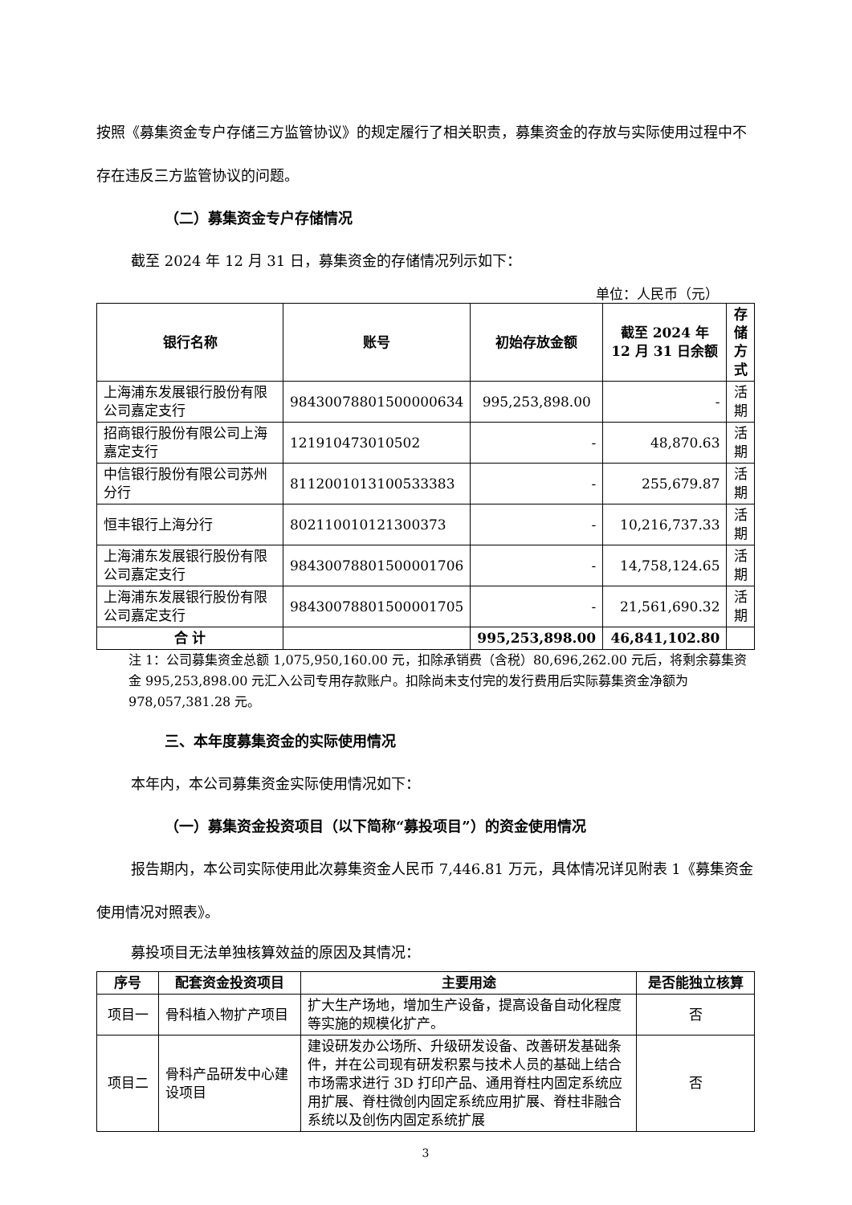按照《募集资金专户存储三方监管协议》的规定履行了相关职责，募集资金的存放与实际使用过程中不存在违反三方监管协议的问题。
（二）募集资金专户存储情况
截至 2024 年 12 月 31 日，募集资金的存储情况列示如下：
单位：人民币（元）
| 银行名称 | 账号 | 初始存放金额 | 截至 2024 年 12 月 31 日余额 | 存储方式 |
| --- | --- | --- | --- | --- |
| 上海浦东发展银行股份有限公司嘉定支行 | 98430078801500000634 | 995,253,898.00 | - | 活期 |
| 招商银行股份有限公司上海嘉定支行 | 121910473010502 | - | 48,870.63 | 活期 |
| 中信银行股份有限公司苏州分行 | 8112001013100533383 | - | 255,679.87 | 活期 |
| 恒丰银行上海分行 | 802110010121300373 | - | 10,216,737.33 | 活期 |
| 上海浦东发展银行股份有限公司嘉定支行 | 98430078801500001706 | - | 14,758,124.65 | 活期 |
| 上海浦东发展银行股份有限公司嘉定支行 | 98430078801500001705 | - | 21,561,690.32 | 活期 |
| 合 计 | | 995,253,898.00 | 46,841,102.80 | |
注 1：公司募集资金总额 1,075,950,160.00 元，扣除承销费（含税）80,696,262.00 元后，将剩余募集资金 995,253,898.00 元汇入公司专用存款账户。扣除尚未支付完的发行费用后实际募集资金净额为 978,057,381.28 元。
三、本年度募集资金的实际使用情况
本年内，本公司募集资金实际使用情况如下：
（一）募集资金投资项目（以下简称“募投项目”）的资金使用情况
报告期内，本公司实际使用此次募集资金人民币 7,446.81 万元，具体情况详见附表 1《募集资金使用情况对照表》。
募投项目无法单独核算效益的原因及其情况：
| 序号 | 配套资金投资项目 | 主要用途 | 是否能独立核算 |
| --- | --- | --- | --- |
| 项目一 | 骨科植入物扩产项目 | 扩大生产场地，增加生产设备，提高设备自动化程度等实施的规模化扩产。 | 否 |
| 项目二 | 骨科产品研发中心建设项目 | 建设研发办公场所、升级研发设备、改善研发基础条件，并在公司现有研发积累与技术人员的基础上结合市场需求进行 3D 打印产品、通用脊柱内固定系统应用扩展、脊柱微创内固定系统应用扩展、脊柱非融合系统以及创伤内固定系统扩展 | 否 |
3